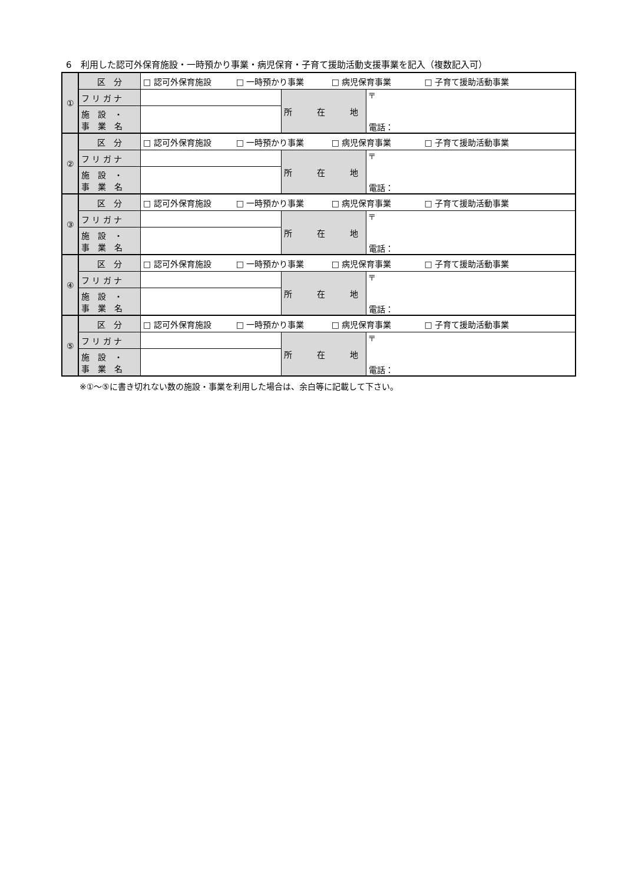6　利用した認可外保育施設・一時預かり事業・病児保育・子育て援助活動支援事業を記入（複数記入可）
| ① | 区 分 | □ 認可外保育施設 □ 一時預かり事業 □ 病児保育事業 □ 子育て援助活動事業 | | |
| | フ リ ガ ナ | | 所 在 地 | 〒 電話： |
| | 施 設 ・ 事 業 名 | | | |
| ② | 区 分 | □ 認可外保育施設 □ 一時預かり事業 □ 病児保育事業 □ 子育て援助活動事業 | | |
| | フ リ ガ ナ | | 所 在 地 | 〒 電話： |
| | 施 設 ・ 事 業 名 | | | |
| ③ | 区 分 | □ 認可外保育施設 □ 一時預かり事業 □ 病児保育事業 □ 子育て援助活動事業 | | |
| | フ リ ガ ナ | | 所 在 地 | 〒 電話： |
| | 施 設 ・ 事 業 名 | | | |
| ④ | 区 分 | □ 認可外保育施設 □ 一時預かり事業 □ 病児保育事業 □ 子育て援助活動事業 | | |
| | フ リ ガ ナ | | 所 在 地 | 〒 電話： |
| | 施 設 ・ 事 業 名 | | | |
| ⑤ | 区 分 | □ 認可外保育施設 □ 一時預かり事業 □ 病児保育事業 □ 子育て援助活動事業 | | |
| | フ リ ガ ナ | | 所 在 地 | 〒 電話： |
| | 施 設 ・ 事 業 名 | | | |
※①～⑤に書き切れない数の施設・事業を利用した場合は、余白等に記載して下さい。